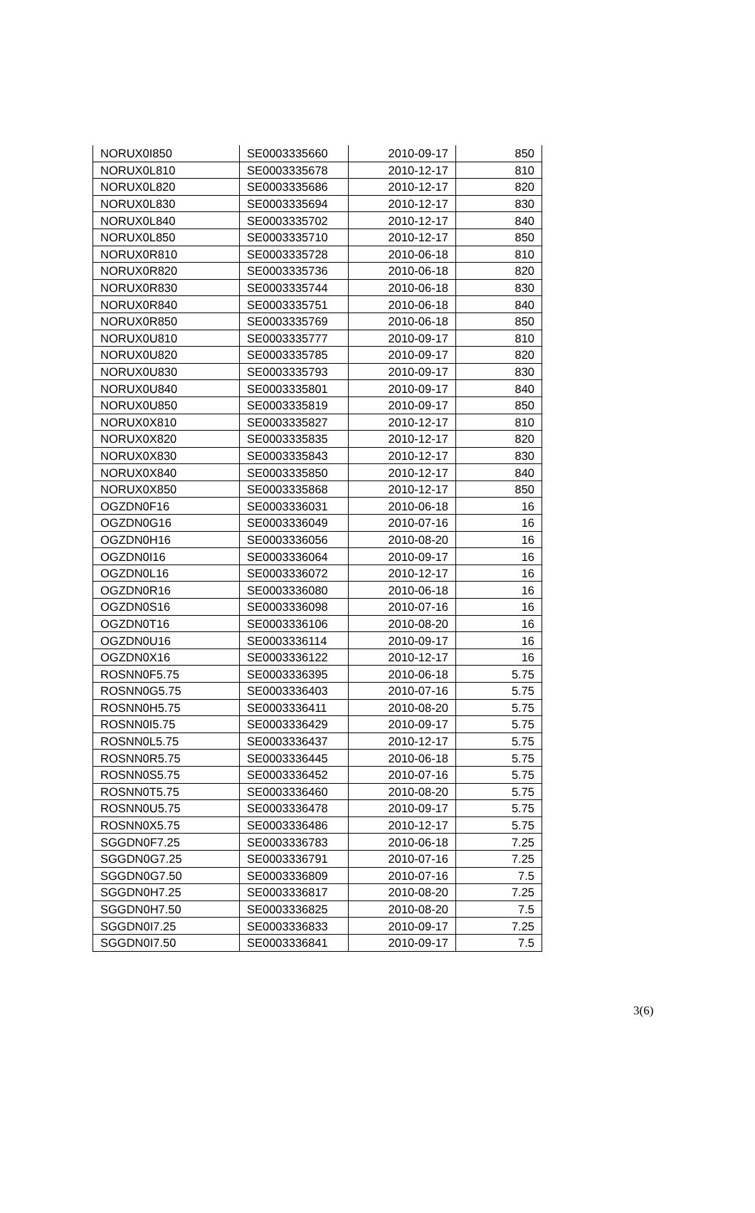| NORUX0I850 | SE0003335660 | 2010-09-17 | 850 |
| NORUX0L810 | SE0003335678 | 2010-12-17 | 810 |
| NORUX0L820 | SE0003335686 | 2010-12-17 | 820 |
| NORUX0L830 | SE0003335694 | 2010-12-17 | 830 |
| NORUX0L840 | SE0003335702 | 2010-12-17 | 840 |
| NORUX0L850 | SE0003335710 | 2010-12-17 | 850 |
| NORUX0R810 | SE0003335728 | 2010-06-18 | 810 |
| NORUX0R820 | SE0003335736 | 2010-06-18 | 820 |
| NORUX0R830 | SE0003335744 | 2010-06-18 | 830 |
| NORUX0R840 | SE0003335751 | 2010-06-18 | 840 |
| NORUX0R850 | SE0003335769 | 2010-06-18 | 850 |
| NORUX0U810 | SE0003335777 | 2010-09-17 | 810 |
| NORUX0U820 | SE0003335785 | 2010-09-17 | 820 |
| NORUX0U830 | SE0003335793 | 2010-09-17 | 830 |
| NORUX0U840 | SE0003335801 | 2010-09-17 | 840 |
| NORUX0U850 | SE0003335819 | 2010-09-17 | 850 |
| NORUX0X810 | SE0003335827 | 2010-12-17 | 810 |
| NORUX0X820 | SE0003335835 | 2010-12-17 | 820 |
| NORUX0X830 | SE0003335843 | 2010-12-17 | 830 |
| NORUX0X840 | SE0003335850 | 2010-12-17 | 840 |
| NORUX0X850 | SE0003335868 | 2010-12-17 | 850 |
| OGZDN0F16 | SE0003336031 | 2010-06-18 | 16 |
| OGZDN0G16 | SE0003336049 | 2010-07-16 | 16 |
| OGZDN0H16 | SE0003336056 | 2010-08-20 | 16 |
| OGZDN0I16 | SE0003336064 | 2010-09-17 | 16 |
| OGZDN0L16 | SE0003336072 | 2010-12-17 | 16 |
| OGZDN0R16 | SE0003336080 | 2010-06-18 | 16 |
| OGZDN0S16 | SE0003336098 | 2010-07-16 | 16 |
| OGZDN0T16 | SE0003336106 | 2010-08-20 | 16 |
| OGZDN0U16 | SE0003336114 | 2010-09-17 | 16 |
| OGZDN0X16 | SE0003336122 | 2010-12-17 | 16 |
| ROSNN0F5.75 | SE0003336395 | 2010-06-18 | 5.75 |
| ROSNN0G5.75 | SE0003336403 | 2010-07-16 | 5.75 |
| ROSNN0H5.75 | SE0003336411 | 2010-08-20 | 5.75 |
| ROSNN0I5.75 | SE0003336429 | 2010-09-17 | 5.75 |
| ROSNN0L5.75 | SE0003336437 | 2010-12-17 | 5.75 |
| ROSNN0R5.75 | SE0003336445 | 2010-06-18 | 5.75 |
| ROSNN0S5.75 | SE0003336452 | 2010-07-16 | 5.75 |
| ROSNN0T5.75 | SE0003336460 | 2010-08-20 | 5.75 |
| ROSNN0U5.75 | SE0003336478 | 2010-09-17 | 5.75 |
| ROSNN0X5.75 | SE0003336486 | 2010-12-17 | 5.75 |
| SGGDN0F7.25 | SE0003336783 | 2010-06-18 | 7.25 |
| SGGDN0G7.25 | SE0003336791 | 2010-07-16 | 7.25 |
| SGGDN0G7.50 | SE0003336809 | 2010-07-16 | 7.5 |
| SGGDN0H7.25 | SE0003336817 | 2010-08-20 | 7.25 |
| SGGDN0H7.50 | SE0003336825 | 2010-08-20 | 7.5 |
| SGGDN0I7.25 | SE0003336833 | 2010-09-17 | 7.25 |
| SGGDN0I7.50 | SE0003336841 | 2010-09-17 | 7.5 |
3(6)